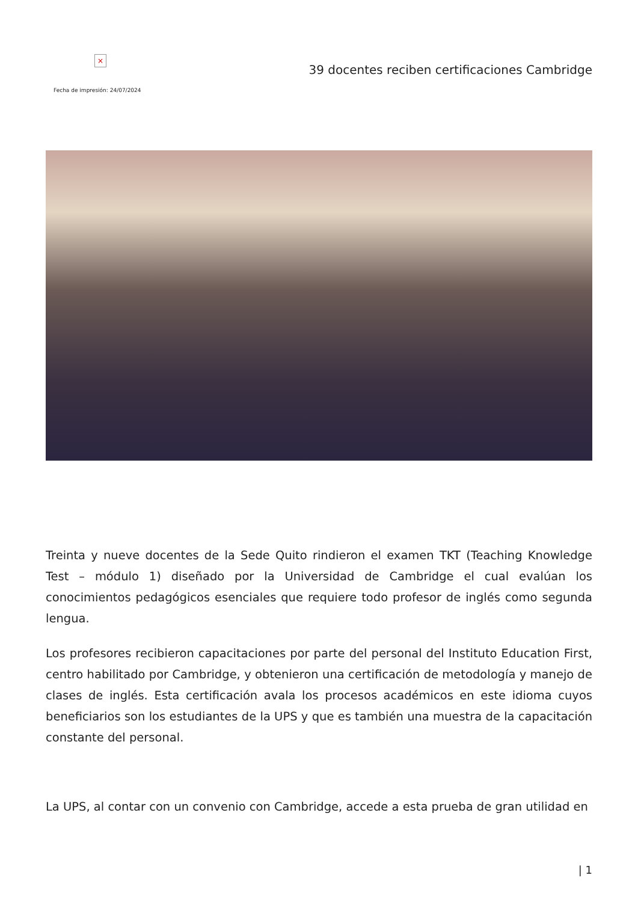×
39 docentes reciben certificaciones Cambridge
Fecha de impresión: 24/07/2024
Treinta y nueve docentes de la Sede Quito rindieron el examen TKT (Teaching Knowledge Test – módulo 1) diseñado por la Universidad de Cambridge el cual evalúan los conocimientos pedagógicos esenciales que requiere todo profesor de inglés como segunda lengua.
Los profesores recibieron capacitaciones por parte del personal del Instituto Education First, centro habilitado por Cambridge, y obtenieron una certificación de metodología y manejo de clases de inglés. Esta certificación avala los procesos académicos en este idioma cuyos beneficiarios son los estudiantes de la UPS y que es también una muestra de la capacitación constante del personal.
La UPS, al contar con un convenio con Cambridge, accede a esta prueba de gran utilidad en
| 1